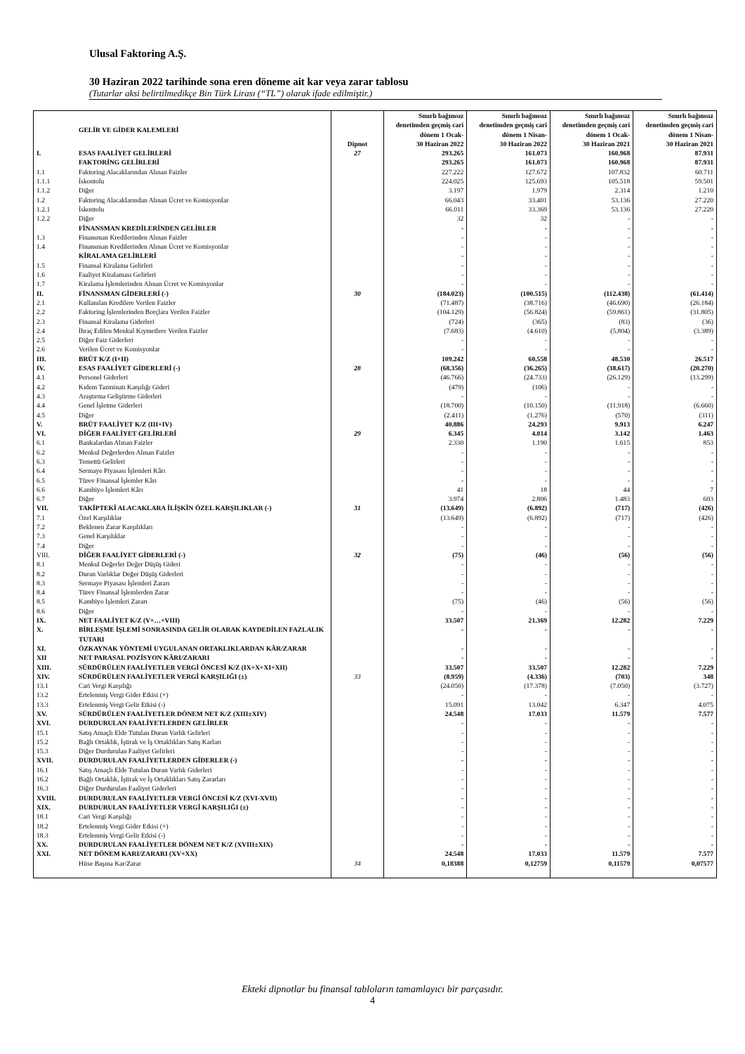Ulusal Faktoring A.Ş.
30 Haziran 2022 tarihinde sona eren döneme ait kar veya zarar tablosu
(Tutarlar aksi belirtilmedikçe Bin Türk Lirası (“TL”) olarak ifade edilmiştir.)
| | GELİR VE GİDER KALEMLERİ | Dipnot | Sınırlı bağımsız denetimden geçmiş cari dönem 1 Ocak- 30 Haziran 2022 | Sınırlı bağımsız denetimden geçmiş cari dönem 1 Nisan- 30 Haziran 2022 | Sınırlı bağımsız denetimden geçmiş cari dönem 1 Ocak- 30 Haziran 2021 | Sınırlı bağımsız denetimden geçmiş cari dönem 1 Nisan- 30 Haziran 2021 |
| --- | --- | --- | --- | --- | --- | --- |
| I. | ESAS FAALİYET GELİRLERİ | 27 | 293.265 | 161.073 | 160.968 | 87.931 |
| | FAKTORİNG GELİRLERİ | | 293.265 | 161.073 | 160.968 | 87.931 |
| 1.1 | Faktoring Alacaklarından Alınan Faizler | | 227.222 | 127.672 | 107.832 | 60.711 |
| 1.1.1 | İskontolu | | 224.025 | 125.693 | 105.518 | 59.501 |
| 1.1.2 | Diğer | | 3.197 | 1.979 | 2.314 | 1.210 |
| 1.2 | Faktoring Alacaklarından Alınan Ücret ve Komisyonlar | | 66.043 | 33.401 | 53.136 | 27.220 |
| 1.2.1 | İskontolu | | 66.011 | 33.369 | 53.136 | 27.220 |
| 1.2.2 | Diğer | | 32 | 32 | - | - |
| | FİNANSMAN KREDİLERİNDEN GELİRLER | | - | - | - | - |
| 1.3 | Finansman Kredilerinden Alınan Faizler | | - | - | - | - |
| 1.4 | Finansman Kredilerinden Alınan Ücret ve Komisyonlar | | - | - | - | - |
| | KİRALAMA GELİRLERİ | | - | - | - | - |
| 1.5 | Finansal Kiralama Gelirleri | | - | - | - | - |
| 1.6 | Faaliyet Kiralaması Gelirleri | | - | - | - | - |
| 1.7 | Kiralama İşlemlerinden Alınan Ücret ve Komisyonlar | | - | - | - | - |
| II. | FİNANSMAN GİDERLERİ (-) | 30 | (184.023) | (100.515) | (112.438) | (61.414) |
| 2.1 | Kullanılan Kredilere Verilen Faizler | | (71.487) | (38.716) | (46.690) | (26.184) |
| 2.2 | Faktoring İşlemlerinden Borçlara Verilen Faizler | | (104.129) | (56.824) | (59.861) | (31.805) |
| 2.3 | Finansal Kiralama Giderleri | | (724) | (365) | (83) | (36) |
| 2.4 | İhraç Edilen Menkul Kıymetlere Verilen Faizler | | (7.683) | (4.610) | (5.804) | (3.389) |
| 2.5 | Diğer Faiz Giderleri | | - | - | - | - |
| 2.6 | Verilen Ücret ve Komisyonlar | | - | - | - | - |
| III. | BRÜT K/Z (I+II) | | 109.242 | 60.558 | 48.530 | 26.517 |
| IV. | ESAS FAALİYET GİDERLERİ (-) | 28 | (68.356) | (36.265) | (38.617) | (20.270) |
| 4.1 | Personel Giderleri | | (46.766) | (24.733) | (26.129) | (13.299) |
| 4.2 | Kıdem Tazminatı Karşılığı Gideri | | (479) | (106) | - | - |
| 4.3 | Araştırma Geliştirme Giderleri | | - | - | - | - |
| 4.4 | Genel İşletme Giderleri | | (18.700) | (10.150) | (11.918) | (6.660) |
| 4.5 | Diğer | | (2.411) | (1.276) | (570) | (311) |
| V. | BRÜT FAALİYET K/Z (III+IV) | | 40.886 | 24.293 | 9.913 | 6.247 |
| VI. | DİĞER FAALİYET GELİRLERİ | 29 | 6.345 | 4.014 | 3.142 | 1.463 |
| 6.1 | Bankalardan Alınan Faizler | | 2.330 | 1.190 | 1.615 | 853 |
| 6.2 | Menkul Değerlerden Alınan Faizler | | - | - | - | - |
| 6.3 | Temettü Gelirleri | | - | - | - | - |
| 6.4 | Sermaye Piyasası İşlemleri Kârı | | - | - | - | - |
| 6.5 | Türev Finansal İşlemler Kârı | | - | - | - | - |
| 6.6 | Kambiyo İşlemleri Kârı | | 41 | 18 | 44 | 7 |
| 6.7 | Diğer | | 3.974 | 2.806 | 1.483 | 603 |
| VII. | TAKİPTEKİ ALACAKLARA İLİŞKİN ÖZEL KARŞILIKLAR (-) | 31 | (13.649) | (6.892) | (717) | (426) |
| 7.1 | Özel Karşılıklar | | (13.649) | (6.892) | (717) | (426) |
| 7.2 | Beklenen Zarar Karşılıkları | | - | - | - | - |
| 7.3 | Genel Karşılıklar | | - | - | - | - |
| 7.4 | Diğer | | - | - | - | - |
| VIII. | DİĞER FAALİYET GİDERLERİ (-) | 32 | (75) | (46) | (56) | (56) |
| 8.1 | Menkul Değerler Değer Düşüş Gideri | | - | - | - | - |
| 8.2 | Duran Varlıklar Değer Düşüş Giderleri | | - | - | - | - |
| 8.3 | Sermaye Piyasası İşlemleri Zararı | | - | - | - | - |
| 8.4 | Türev Finansal İşlemlerden Zarar | | - | - | - | - |
| 8.5 | Kambiyo İşlemleri Zararı | | (75) | (46) | (56) | (56) |
| 8.6 | Diğer | | - | - | - | - |
| IX. | NET FAALİYET K/Z (V+…+VIII) | | 33.507 | 21.369 | 12.282 | 7.229 |
| X. | BİRLEŞME İŞLEMİ SONRASINDA GELİR OLARAK KAYDEDİLEN FAZLALIK TUTARI | | - | - | - | - |
| XI. | ÖZKAYNAK YÖNTEMİ UYGULANAN ORTAKLIKLARDAN KÂR/ZARAR | | - | - | - | - |
| XII | NET PARASAL POZİSYON KÂRI/ZARARI | | - | - | - | - |
| XIII. | SÜRDÜRÜLEN FAALİYETLER VERGİ ÖNCESİ K/Z (IX+X+XI+XII) | | 33.507 | 33.507 | 12.282 | 7.229 |
| XIV. | SÜRDÜRÜLEN FAALİYETLER VERGİ KARŞILIĞI (±) | 33 | (8.959) | (4.336) | (703) | 348 |
| 13.1 | Cari Vergi Karşılığı | | (24.050) | (17.378) | (7.050) | (3.727) |
| 13.2 | Ertelenmiş Vergi Gider Etkisi (+) | | - | - | - | - |
| 13.3 | Ertelenmiş Vergi Gelir Etkisi (-) | | 15.091 | 13.042 | 6.347 | 4.075 |
| XV. | SÜRDÜRÜLEN FAALİYETLER DÖNEM NET K/Z (XIII±XIV) | | 24.548 | 17.033 | 11.579 | 7.577 |
| XVI. | DURDURULAN FAALİYETLERDEN GELİRLER | | - | - | - | - |
| 15.1 | Satış Amaçlı Elde Tutulan Duran Varlık Gelirleri | | - | - | - | - |
| 15.2 | Bağlı Ortaklık, İştirak ve İş Ortaklıkları Satış Karları | | - | - | - | - |
| 15.3 | Diğer Durdurulan Faaliyet Gelirleri | | - | - | - | - |
| XVII. | DURDURULAN FAALİYETLERDEN GİDERLER (-) | | - | - | - | - |
| 16.1 | Satış Amaçlı Elde Tutulan Duran Varlık Giderleri | | - | - | - | - |
| 16.2 | Bağlı Ortaklık, İştirak ve İş Ortaklıkları Satış Zararları | | - | - | - | - |
| 16.3 | Diğer Durdurulan Faaliyet Giderleri | | - | - | - | - |
| XVIII. | DURDURULAN FAALİYETLER VERGİ ÖNCESİ K/Z (XVI-XVII) | | - | - | - | - |
| XIX. | DURDURULAN FAALİYETLER VERGİ KARŞILIĞI (±) | | - | - | - | - |
| 18.1 | Cari Vergi Karşılığı | | - | - | - | - |
| 18.2 | Ertelenmiş Vergi Gider Etkisi (+) | | - | - | - | - |
| 18.3 | Ertelenmiş Vergi Gelir Etkisi (-) | | - | - | - | - |
| XX. | DURDURULAN FAALİYETLER DÖNEM NET K/Z (XVIII±XIX) | | - | - | - | - |
| XXI. | NET DÖNEM KARI/ZARARI (XV+XX) | | 24.548 | 17.033 | 11.579 | 7.577 |
| | Hiise Başına Kar/Zarar | 34 | 0,18388 | 0,12759 | 0,11579 | 0,07577 |
Ekteki dipnotlar bu finansal tabloların tamamlayıcı bir parçasıdır.
4